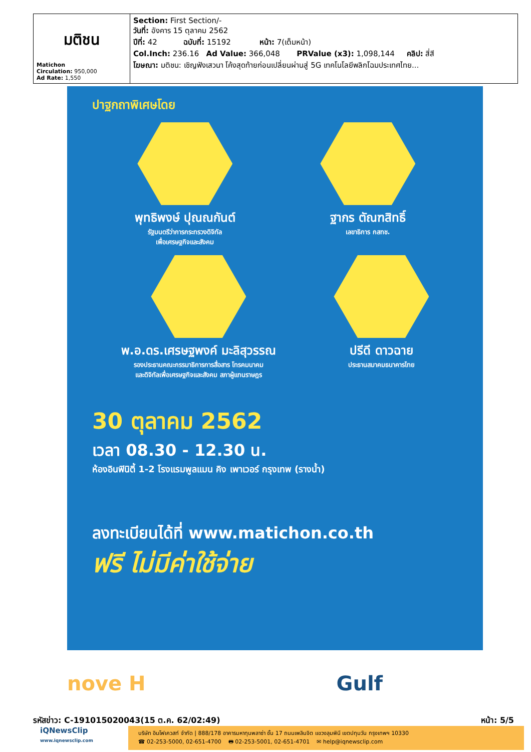| มติชน Matichon Circulation: 950,000 Ad Rate: 1,550 | Section: First Section/- วันที่: อังคาร 15 ตุลาคม 2562 ปีที่: 42 ฉบับที่: 15192 หน้า: 7(เต็มหน้า) Col.Inch: 236.16 Ad Value: 366,048 PRValue (x3): 1,098,144 คลิป: สี่สี โฆษณา: มติชน: เชิญฟังเสวนา โค้งสุดท้ายก่อนเปลี่ยนผ่านสู่ 5G เทคโนโลยีพลิกโฉมประเทศไทย... |
ปาฐกถาพิเศษโดย
พุทธิพงษ์ ปุณณกันต์
รัฐมนตรีว่าการกระทรวงดิจิทัล
เพื่อเศรษฐกิจและสังคม
ฐากร ตัณฑสิทธิ์
เลขาธิการ กสทช.
พ.อ.ดร.เศรษฐพงค์ มะลิสุวรรณ
รองประธานคณะกรรมาธิการการสื่อสาร โทรคมนาคม
และดิจิทัลเพื่อเศรษฐกิจและสังคม สภาผู้แทนราษฎร
ปรีดี ดาวฉาย
ประธานสมาคมธนาคารไทย
30 ตุลาคม 2562
เวลา 08.30 - 12.30 น.
ห้องอินฟินิตี้ 1-2 โรงแรมพูลแมน คิง เพาเวอร์ กรุงเทพ (รางน้ำ)
ลงทะเบียนได้ที่ www.matichon.co.th
ฟรี ไม่มีค่าใช้จ่าย
nove H Gulf
รหัสข่าว: C-191015020043(15 ต.ค. 62/02:49) หน้า: 5/5
iQNewsClip
www.iqnewsclip.com
บริษัท อินโฟเควสท์ จำกัด | 888/178 อาคารมหาทุนพลาซ่า ชั้น 17 ถนนเพลินจิต แขวงลุมพินี เขตปทุมวัน กรุงเทพฯ 10330
☎ 02-253-5000, 02-651-4700 🖶 02-253-5001, 02-651-4701 ✉ help@iqnewsclip.com